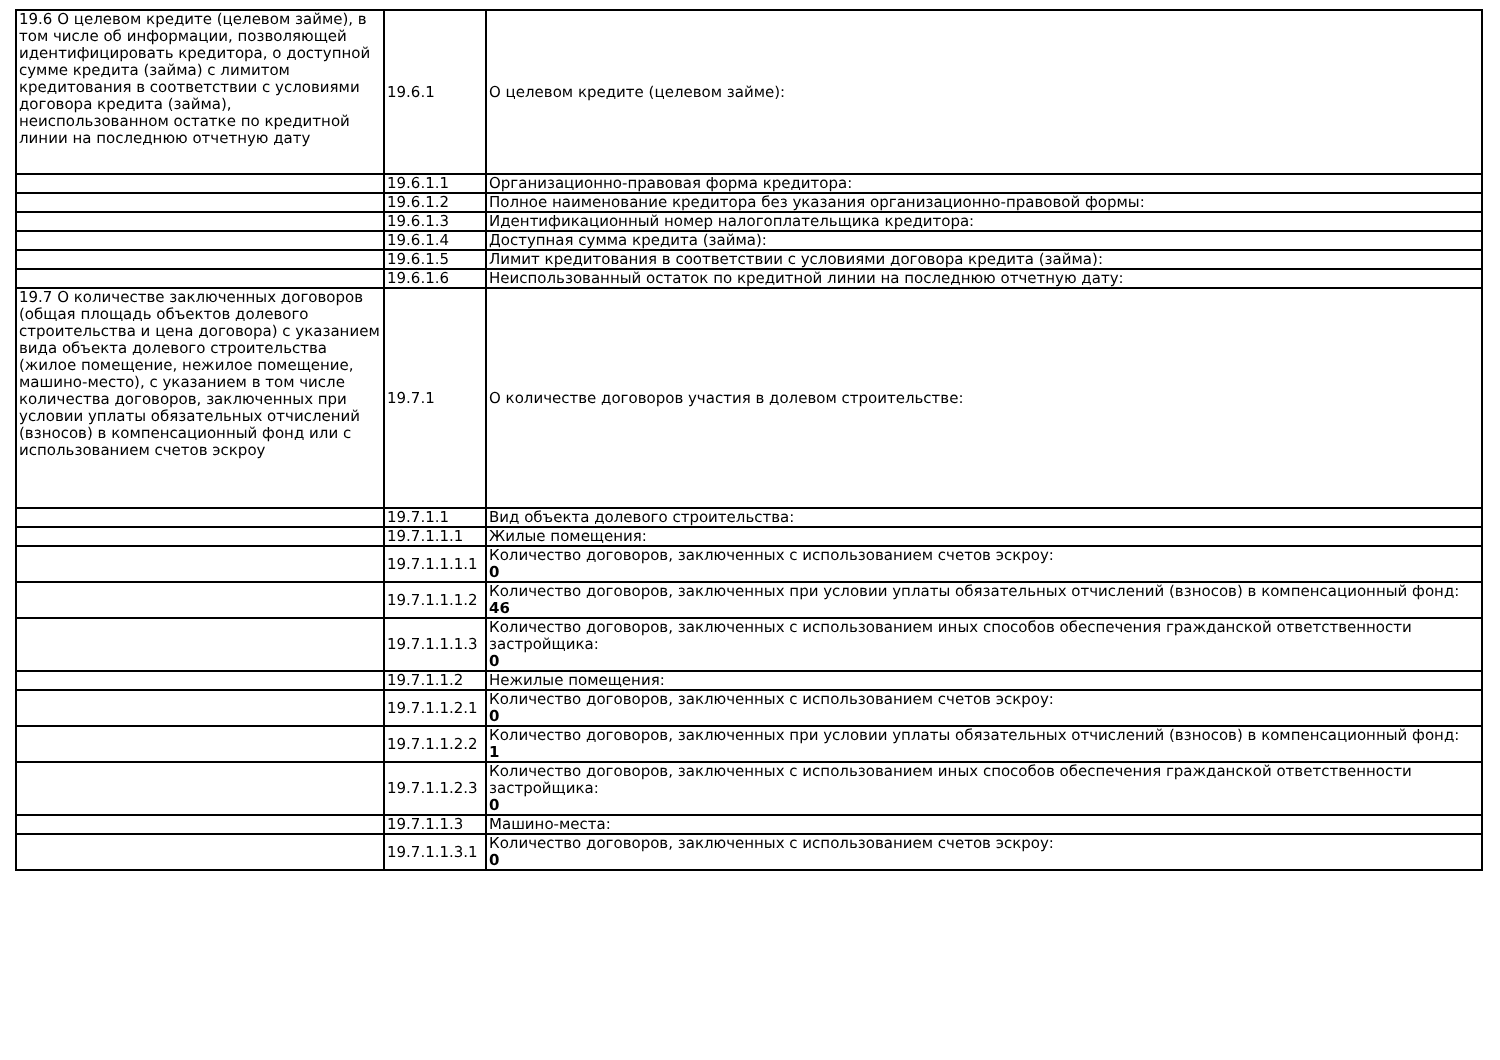| 19.6 О целевом кредите (целевом займе), в том числе об информации, позволяющей идентифицировать кредитора, о доступной сумме кредита (займа) с лимитом кредитования в соответствии с условиями договора кредита (займа), неиспользованном остатке по кредитной линии на последнюю отчетную дату | 19.6.1 | О целевом кредите (целевом займе): |
| | 19.6.1.1 | Организационно-правовая форма кредитора: |
| | 19.6.1.2 | Полное наименование кредитора без указания организационно-правовой формы: |
| | 19.6.1.3 | Идентификационный номер налогоплательщика кредитора: |
| | 19.6.1.4 | Доступная сумма кредита (займа): |
| | 19.6.1.5 | Лимит кредитования в соответствии с условиями договора кредита (займа): |
| | 19.6.1.6 | Неиспользованный остаток по кредитной линии на последнюю отчетную дату: |
| 19.7 О количестве заключенных договоров (общая площадь объектов долевого строительства и цена договора) с указанием вида объекта долевого строительства (жилое помещение, нежилое помещение, машино-место), с указанием в том числе количества договоров, заключенных при условии уплаты обязательных отчислений (взносов) в компенсационный фонд или с использованием счетов эскроу | 19.7.1 | О количестве договоров участия в долевом строительстве: |
| | 19.7.1.1 | Вид объекта долевого строительства: |
| | 19.7.1.1.1 | Жилые помещения: |
| | 19.7.1.1.1.1 | Количество договоров, заключенных с использованием счетов эскроу: 0 |
| | 19.7.1.1.1.2 | Количество договоров, заключенных при условии уплаты обязательных отчислений (взносов) в компенсационный фонд: 46 |
| | 19.7.1.1.1.3 | Количество договоров, заключенных с использованием иных способов обеспечения гражданской ответственности застройщика: 0 |
| | 19.7.1.1.2 | Нежилые помещения: |
| | 19.7.1.1.2.1 | Количество договоров, заключенных с использованием счетов эскроу: 0 |
| | 19.7.1.1.2.2 | Количество договоров, заключенных при условии уплаты обязательных отчислений (взносов) в компенсационный фонд: 1 |
| | 19.7.1.1.2.3 | Количество договоров, заключенных с использованием иных способов обеспечения гражданской ответственности застройщика: 0 |
| | 19.7.1.1.3 | Машино-места: |
| | 19.7.1.1.3.1 | Количество договоров, заключенных с использованием счетов эскроу: 0 |